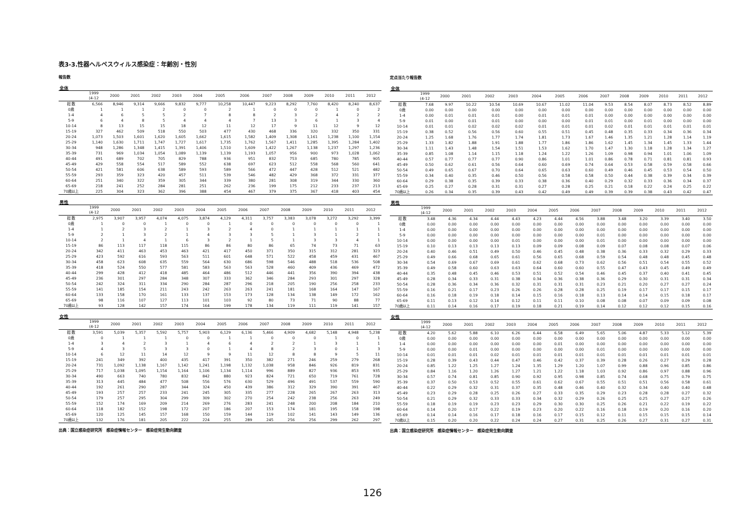表3-3.性器ヘルペスウィルス感染症：年齢別・性別
報告数
全体
| | 1999 (4-12 | 2000 | 2001 | 2002 | 2003 | 2004 | 2005 | 2006 | 2007 | 2008 | 2009 | 2010 | 2011 | 2012 |
| --- | --- | --- | --- | --- | --- | --- | --- | --- | --- | --- | --- | --- | --- | --- |
| 総 数 | 6,566 | 8,946 | 9,314 | 9,666 | 9,832 | 9,777 | 10,258 | 10,447 | 9,223 | 8,292 | 7,760 | 8,420 | 8,240 | 8,637 |
| 0歳 | 1 | 1 | 1 | 2 | 0 | 0 | 2 | 1 | 0 | 0 | 0 | 1 | 0 | 2 |
| 1-4 | 4 | 6 | 5 | 5 | 2 | 7 | 8 | 8 | 2 | 3 | 2 | 4 | 2 | 2 |
| 5-9 | 6 | 4 | 8 | 5 | 4 | 4 | 4 | 7 | 13 | 3 | 6 | 1 | 3 | 4 |
| 10-14 | 8 | 13 | 15 | 15 | 18 | 12 | 11 | 12 | 17 | 9 | 11 | 12 | 9 | 12 |
| 15-19 | 327 | 462 | 509 | 518 | 550 | 503 | 477 | 430 | 468 | 336 | 320 | 332 | 350 | 331 |
| 20-24 | 1,073 | 1,503 | 1,601 | 1,620 | 1,605 | 1,662 | 1,615 | 1,582 | 1,409 | 1,308 | 1,161 | 1,238 | 1,100 | 1,154 |
| 25-29 | 1,140 | 1,630 | 1,711 | 1,747 | 1,727 | 1,617 | 1,735 | 1,762 | 1,567 | 1,411 | 1,285 | 1,395 | 1,284 | 1,402 |
| 30-34 | 948 | 1,286 | 1,348 | 1,415 | 1,391 | 1,406 | 1,510 | 1,609 | 1,422 | 1,267 | 1,138 | 1,237 | 1,297 | 1,236 |
| 35-39 | 731 | 969 | 1,034 | 1,054 | 1,089 | 1,139 | 1,139 | 1,193 | 1,057 | 956 | 900 | 973 | 1,028 | 1,062 |
| 40-44 | 491 | 689 | 702 | 705 | 829 | 788 | 936 | 951 | 832 | 753 | 685 | 780 | 785 | 905 |
| 45-49 | 429 | 558 | 554 | 517 | 589 | 552 | 638 | 697 | 623 | 512 | 558 | 568 | 560 | 641 |
| 50-54 | 421 | 581 | 606 | 638 | 589 | 593 | 589 | 566 | 472 | 447 | 428 | 512 | 521 | 482 |
| 55-59 | 293 | 359 | 323 | 420 | 457 | 511 | 539 | 546 | 482 | 429 | 368 | 372 | 331 | 377 |
| 60-64 | 251 | 340 | 322 | 359 | 305 | 344 | 339 | 380 | 281 | 308 | 319 | 344 | 330 | 360 |
| 65-69 | 218 | 241 | 252 | 284 | 281 | 251 | 262 | 236 | 199 | 175 | 212 | 233 | 237 | 213 |
| 70歳以上 | 225 | 304 | 323 | 362 | 396 | 388 | 454 | 467 | 379 | 375 | 367 | 418 | 403 | 454 |
男性
| | 1999 (4-12 | 2000 | 2001 | 2002 | 2003 | 2004 | 2005 | 2006 | 2007 | 2008 | 2009 | 2010 | 2011 | 2012 |
| --- | --- | --- | --- | --- | --- | --- | --- | --- | --- | --- | --- | --- | --- | --- |
| 総 数 | 2,975 | 3,907 | 3,957 | 4,074 | 4,075 | 3,874 | 4,129 | 4,311 | 3,757 | 3,383 | 3,078 | 3,272 | 3,292 | 3,399 |
| 0歳 | 1 | 0 | 0 | 1 | 0 | 0 | 1 | 0 | 0 | 0 | 0 | 0 | 0 | 1 |
| 1-4 | 1 | 2 | 3 | 2 | 1 | 3 | 2 | 4 | 0 | 1 | 1 | 1 | 1 | 1 |
| 5-9 | 2 | 1 | 3 | 2 | 1 | 4 | 3 | 3 | 5 | 1 | 3 | 1 | 2 | 1 |
| 10-14 | 2 | 1 | 4 | 1 | 6 | 3 | 2 | 1 | 5 | 1 | 3 | 3 | 4 | 1 |
| 15-19 | 86 | 113 | 117 | 118 | 115 | 86 | 86 | 80 | 86 | 65 | 74 | 73 | 71 | 63 |
| 20-24 | 342 | 411 | 463 | 453 | 463 | 421 | 417 | 450 | 371 | 350 | 315 | 312 | 281 | 323 |
| 25-29 | 423 | 592 | 616 | 593 | 563 | 511 | 601 | 648 | 571 | 522 | 458 | 459 | 431 | 467 |
| 30-34 | 458 | 623 | 608 | 635 | 559 | 564 | 630 | 686 | 598 | 546 | 488 | 518 | 536 | 508 |
| 35-39 | 418 | 524 | 550 | 577 | 581 | 583 | 563 | 563 | 528 | 460 | 409 | 436 | 469 | 472 |
| 40-44 | 299 | 428 | 412 | 418 | 485 | 464 | 486 | 512 | 446 | 441 | 356 | 390 | 394 | 438 |
| 45-49 | 236 | 301 | 297 | 284 | 348 | 307 | 333 | 362 | 346 | 284 | 293 | 301 | 297 | 328 |
| 50-54 | 242 | 324 | 311 | 334 | 290 | 284 | 287 | 296 | 218 | 205 | 190 | 256 | 258 | 233 |
| 55-59 | 141 | 185 | 154 | 211 | 243 | 242 | 263 | 263 | 241 | 181 | 168 | 164 | 147 | 167 |
| 60-64 | 133 | 158 | 170 | 161 | 133 | 137 | 153 | 173 | 128 | 134 | 138 | 149 | 172 | 162 |
| 65-69 | 98 | 116 | 107 | 127 | 113 | 101 | 103 | 92 | 80 | 73 | 71 | 90 | 88 | 77 |
| 70歳以上 | 93 | 128 | 142 | 157 | 174 | 164 | 199 | 178 | 134 | 119 | 111 | 119 | 141 | 157 |
女性
| | 1999 (4-12 | 2000 | 2001 | 2002 | 2003 | 2004 | 2005 | 2006 | 2007 | 2008 | 2009 | 2010 | 2011 | 2012 |
| --- | --- | --- | --- | --- | --- | --- | --- | --- | --- | --- | --- | --- | --- | --- |
| 総 数 | 3,591 | 5,039 | 5,357 | 5,592 | 5,757 | 5,903 | 6,129 | 6,136 | 5,466 | 4,909 | 4,682 | 5,148 | 4,948 | 5,238 |
| 0歳 | 0 | 1 | 1 | 1 | 0 | 0 | 1 | 1 | 0 | 0 | 0 | 1 | 0 | 1 |
| 1-4 | 3 | 4 | 2 | 3 | 1 | 4 | 6 | 4 | 2 | 2 | 1 | 3 | 1 | 1 |
| 5-9 | 4 | 3 | 5 | 3 | 3 | 0 | 1 | 4 | 8 | 2 | 3 | 0 | 1 | 3 |
| 10-14 | 6 | 12 | 11 | 14 | 12 | 9 | 9 | 11 | 12 | 8 | 8 | 9 | 5 | 11 |
| 15-19 | 241 | 349 | 392 | 400 | 435 | 417 | 391 | 350 | 382 | 271 | 246 | 259 | 279 | 268 |
| 20-24 | 731 | 1,092 | 1,138 | 1,167 | 1,142 | 1,241 | 1,198 | 1,132 | 1,038 | 958 | 846 | 926 | 819 | 831 |
| 25-29 | 717 | 1,038 | 1,095 | 1,154 | 1,164 | 1,106 | 1,134 | 1,114 | 996 | 889 | 827 | 936 | 853 | 935 |
| 30-34 | 490 | 663 | 740 | 780 | 832 | 842 | 880 | 923 | 824 | 721 | 650 | 719 | 761 | 728 |
| 35-39 | 313 | 445 | 484 | 477 | 508 | 556 | 576 | 630 | 529 | 496 | 491 | 537 | 559 | 590 |
| 40-44 | 192 | 261 | 290 | 287 | 344 | 324 | 450 | 439 | 386 | 312 | 329 | 390 | 391 | 467 |
| 45-49 | 193 | 257 | 257 | 233 | 241 | 245 | 305 | 335 | 277 | 228 | 265 | 267 | 263 | 313 |
| 50-54 | 179 | 257 | 295 | 304 | 299 | 309 | 302 | 270 | 254 | 242 | 238 | 256 | 263 | 249 |
| 55-59 | 152 | 174 | 169 | 209 | 214 | 269 | 276 | 283 | 241 | 248 | 200 | 208 | 184 | 210 |
| 60-64 | 118 | 182 | 152 | 198 | 172 | 207 | 186 | 207 | 153 | 174 | 181 | 195 | 158 | 198 |
| 65-69 | 120 | 125 | 145 | 157 | 168 | 150 | 159 | 144 | 119 | 102 | 141 | 143 | 149 | 136 |
| 70歳以上 | 132 | 176 | 181 | 205 | 222 | 224 | 255 | 289 | 245 | 256 | 256 | 299 | 262 | 297 |
出典：国立感染症研究所　感染症情報センター　感染症発生動向調査
定点当たり報告数
全体
| | 1999 (4-12 | 2000 | 2001 | 2002 | 2003 | 2004 | 2005 | 2006 | 2007 | 2008 | 2009 | 2010 | 2011 | 2012 |
| --- | --- | --- | --- | --- | --- | --- | --- | --- | --- | --- | --- | --- | --- | --- |
| 総 数 | 7.68 | 9.97 | 10.22 | 10.54 | 10.69 | 10.67 | 11.02 | 11.04 | 9.53 | 8.54 | 8.07 | 8.73 | 8.52 | 8.89 |
| 0歳 | 0.00 | 0.00 | 0.00 | 0.00 | 0.00 | 0.00 | 0.00 | 0.00 | 0.00 | 0.00 | 0.00 | 0.00 | 0.00 | 0.00 |
| 1-4 | 0.00 | 0.01 | 0.01 | 0.01 | 0.00 | 0.01 | 0.01 | 0.01 | 0.00 | 0.00 | 0.00 | 0.00 | 0.00 | 0.00 |
| 5-9 | 0.01 | 0.00 | 0.01 | 0.01 | 0.00 | 0.00 | 0.00 | 0.01 | 0.01 | 0.00 | 0.01 | 0.00 | 0.00 | 0.00 |
| 10-14 | 0.01 | 0.01 | 0.02 | 0.02 | 0.02 | 0.01 | 0.01 | 0.01 | 0.02 | 0.01 | 0.01 | 0.01 | 0.01 | 0.01 |
| 15-19 | 0.38 | 0.52 | 0.56 | 0.56 | 0.60 | 0.55 | 0.51 | 0.45 | 0.48 | 0.35 | 0.33 | 0.34 | 0.36 | 0.34 |
| 20-24 | 1.25 | 1.68 | 1.76 | 1.77 | 1.74 | 1.81 | 1.73 | 1.67 | 1.46 | 1.35 | 1.21 | 1.28 | 1.14 | 1.19 |
| 25-29 | 1.33 | 1.82 | 1.88 | 1.91 | 1.88 | 1.77 | 1.86 | 1.86 | 1.62 | 1.45 | 1.34 | 1.45 | 1.33 | 1.44 |
| 30-34 | 1.11 | 1.43 | 1.48 | 1.54 | 1.51 | 1.53 | 1.62 | 1.70 | 1.47 | 1.30 | 1.18 | 1.28 | 1.34 | 1.27 |
| 35-39 | 0.85 | 1.08 | 1.14 | 1.15 | 1.18 | 1.24 | 1.22 | 1.26 | 1.09 | 0.98 | 0.94 | 1.01 | 1.06 | 1.09 |
| 40-44 | 0.57 | 0.77 | 0.77 | 0.77 | 0.90 | 0.86 | 1.01 | 1.01 | 0.86 | 0.78 | 0.71 | 0.81 | 0.81 | 0.93 |
| 45-49 | 0.50 | 0.62 | 0.61 | 0.56 | 0.64 | 0.60 | 0.69 | 0.74 | 0.64 | 0.53 | 0.58 | 0.59 | 0.58 | 0.66 |
| 50-54 | 0.49 | 0.65 | 0.67 | 0.70 | 0.64 | 0.65 | 0.63 | 0.60 | 0.49 | 0.46 | 0.45 | 0.53 | 0.54 | 0.50 |
| 55-59 | 0.34 | 0.40 | 0.35 | 0.46 | 0.50 | 0.56 | 0.58 | 0.58 | 0.50 | 0.44 | 0.38 | 0.39 | 0.34 | 0.39 |
| 60-64 | 0.29 | 0.38 | 0.35 | 0.39 | 0.33 | 0.38 | 0.36 | 0.40 | 0.29 | 0.32 | 0.33 | 0.36 | 0.34 | 0.37 |
| 65-69 | 0.25 | 0.27 | 0.28 | 0.31 | 0.31 | 0.27 | 0.28 | 0.25 | 0.21 | 0.18 | 0.22 | 0.24 | 0.25 | 0.22 |
| 70歳以上 | 0.26 | 0.34 | 0.35 | 0.39 | 0.43 | 0.42 | 0.49 | 0.49 | 0.39 | 0.39 | 0.38 | 0.43 | 0.42 | 0.47 |
男性
| | 1999 (4-12 | 2000 | 2001 | 2002 | 2003 | 2004 | 2005 | 2006 | 2007 | 2008 | 2009 | 2010 | 2011 | 2012 |
| --- | --- | --- | --- | --- | --- | --- | --- | --- | --- | --- | --- | --- | --- | --- |
| 総 数 | 3.48 | 4.36 | 4.34 | 4.44 | 4.43 | 4.23 | 4.44 | 4.56 | 3.88 | 3.48 | 3.20 | 3.39 | 3.40 | 3.50 |
| 0歳 | 0.00 | 0.00 | 0.00 | 0.00 | 0.00 | 0.00 | 0.00 | 0.00 | 0.00 | 0.00 | 0.00 | 0.00 | 0.00 | 0.00 |
| 1-4 | 0.00 | 0.00 | 0.00 | 0.00 | 0.00 | 0.00 | 0.00 | 0.00 | 0.00 | 0.00 | 0.00 | 0.00 | 0.00 | 0.00 |
| 5-9 | 0.00 | 0.00 | 0.00 | 0.00 | 0.00 | 0.00 | 0.00 | 0.00 | 0.01 | 0.00 | 0.00 | 0.00 | 0.00 | 0.00 |
| 10-14 | 0.00 | 0.00 | 0.00 | 0.00 | 0.01 | 0.00 | 0.00 | 0.00 | 0.01 | 0.00 | 0.00 | 0.00 | 0.00 | 0.00 |
| 15-19 | 0.10 | 0.13 | 0.13 | 0.13 | 0.13 | 0.09 | 0.09 | 0.08 | 0.09 | 0.07 | 0.08 | 0.08 | 0.07 | 0.06 |
| 20-24 | 0.40 | 0.46 | 0.51 | 0.49 | 0.50 | 0.46 | 0.45 | 0.48 | 0.38 | 0.36 | 0.33 | 0.32 | 0.29 | 0.33 |
| 25-29 | 0.49 | 0.66 | 0.68 | 0.65 | 0.61 | 0.56 | 0.65 | 0.68 | 0.59 | 0.54 | 0.48 | 0.48 | 0.45 | 0.48 |
| 30-34 | 0.54 | 0.69 | 0.67 | 0.69 | 0.61 | 0.62 | 0.68 | 0.73 | 0.62 | 0.56 | 0.51 | 0.54 | 0.55 | 0.52 |
| 35-39 | 0.49 | 0.58 | 0.60 | 0.63 | 0.63 | 0.64 | 0.60 | 0.60 | 0.55 | 0.47 | 0.43 | 0.45 | 0.49 | 0.49 |
| 40-44 | 0.35 | 0.48 | 0.45 | 0.46 | 0.53 | 0.51 | 0.52 | 0.54 | 0.46 | 0.45 | 0.37 | 0.40 | 0.41 | 0.45 |
| 45-49 | 0.28 | 0.34 | 0.33 | 0.31 | 0.38 | 0.34 | 0.36 | 0.38 | 0.36 | 0.29 | 0.30 | 0.31 | 0.31 | 0.34 |
| 50-54 | 0.28 | 0.36 | 0.34 | 0.36 | 0.32 | 0.31 | 0.31 | 0.31 | 0.23 | 0.21 | 0.20 | 0.27 | 0.27 | 0.24 |
| 55-59 | 0.16 | 0.21 | 0.17 | 0.23 | 0.26 | 0.26 | 0.28 | 0.28 | 0.25 | 0.19 | 0.17 | 0.17 | 0.15 | 0.17 |
| 60-64 | 0.16 | 0.18 | 0.19 | 0.18 | 0.14 | 0.15 | 0.16 | 0.18 | 0.13 | 0.14 | 0.14 | 0.15 | 0.18 | 0.17 |
| 65-69 | 0.11 | 0.13 | 0.12 | 0.14 | 0.12 | 0.11 | 0.11 | 0.10 | 0.08 | 0.08 | 0.07 | 0.09 | 0.09 | 0.08 |
| 70歳以上 | 0.11 | 0.14 | 0.16 | 0.17 | 0.19 | 0.18 | 0.21 | 0.19 | 0.14 | 0.12 | 0.12 | 0.12 | 0.15 | 0.16 |
女性
| | 1999 (4-12 | 2000 | 2001 | 2002 | 2003 | 2004 | 2005 | 2006 | 2007 | 2008 | 2009 | 2010 | 2011 | 2012 |
| --- | --- | --- | --- | --- | --- | --- | --- | --- | --- | --- | --- | --- | --- | --- |
| 総 数 | 4.20 | 5.62 | 5.88 | 6.10 | 6.26 | 6.44 | 6.58 | 6.49 | 5.65 | 5.06 | 4.87 | 5.33 | 5.12 | 5.39 |
| 0歳 | 0.00 | 0.00 | 0.00 | 0.00 | 0.00 | 0.00 | 0.00 | 0.00 | 0.00 | 0.00 | 0.00 | 0.00 | 0.00 | 0.00 |
| 1-4 | 0.00 | 0.00 | 0.00 | 0.00 | 0.00 | 0.00 | 0.01 | 0.00 | 0.00 | 0.00 | 0.00 | 0.00 | 0.00 | 0.00 |
| 5-9 | 0.00 | 0.00 | 0.01 | 0.00 | 0.00 | 0.00 | 0.00 | 0.00 | 0.01 | 0.00 | 0.00 | 0.00 | 0.00 | 0.00 |
| 10-14 | 0.01 | 0.01 | 0.01 | 0.02 | 0.01 | 0.01 | 0.01 | 0.01 | 0.01 | 0.01 | 0.01 | 0.01 | 0.01 | 0.01 |
| 15-19 | 0.28 | 0.39 | 0.43 | 0.44 | 0.47 | 0.46 | 0.42 | 0.37 | 0.39 | 0.28 | 0.26 | 0.27 | 0.29 | 0.28 |
| 20-24 | 0.85 | 1.22 | 1.25 | 1.27 | 1.24 | 1.35 | 1.29 | 1.20 | 1.07 | 0.99 | 0.88 | 0.96 | 0.85 | 0.86 |
| 25-29 | 0.84 | 1.16 | 1.20 | 1.26 | 1.27 | 1.21 | 1.22 | 1.18 | 1.03 | 0.92 | 0.86 | 0.97 | 0.88 | 0.96 |
| 30-34 | 0.57 | 0.74 | 0.81 | 0.85 | 0.90 | 0.92 | 0.95 | 0.98 | 0.85 | 0.74 | 0.68 | 0.75 | 0.79 | 0.75 |
| 35-39 | 0.37 | 0.50 | 0.53 | 0.52 | 0.55 | 0.61 | 0.62 | 0.67 | 0.55 | 0.51 | 0.51 | 0.56 | 0.58 | 0.61 |
| 40-44 | 0.22 | 0.29 | 0.32 | 0.31 | 0.37 | 0.35 | 0.48 | 0.46 | 0.40 | 0.32 | 0.34 | 0.40 | 0.40 | 0.48 |
| 45-49 | 0.23 | 0.29 | 0.28 | 0.25 | 0.26 | 0.27 | 0.33 | 0.35 | 0.29 | 0.23 | 0.28 | 0.28 | 0.27 | 0.32 |
| 50-54 | 0.21 | 0.29 | 0.32 | 0.33 | 0.33 | 0.34 | 0.32 | 0.29 | 0.26 | 0.25 | 0.25 | 0.27 | 0.27 | 0.26 |
| 55-59 | 0.18 | 0.19 | 0.19 | 0.23 | 0.23 | 0.29 | 0.30 | 0.30 | 0.25 | 0.26 | 0.21 | 0.22 | 0.19 | 0.22 |
| 60-64 | 0.14 | 0.20 | 0.17 | 0.22 | 0.19 | 0.23 | 0.20 | 0.22 | 0.16 | 0.18 | 0.19 | 0.20 | 0.16 | 0.20 |
| 65-69 | 0.14 | 0.14 | 0.16 | 0.17 | 0.18 | 0.16 | 0.17 | 0.15 | 0.12 | 0.11 | 0.15 | 0.15 | 0.15 | 0.14 |
| 70歳以上 | 0.15 | 0.20 | 0.20 | 0.22 | 0.24 | 0.24 | 0.27 | 0.31 | 0.25 | 0.26 | 0.27 | 0.31 | 0.27 | 0.31 |
出典：国立感染症研究所　感染症情報センター　感染症発生動向調査
126